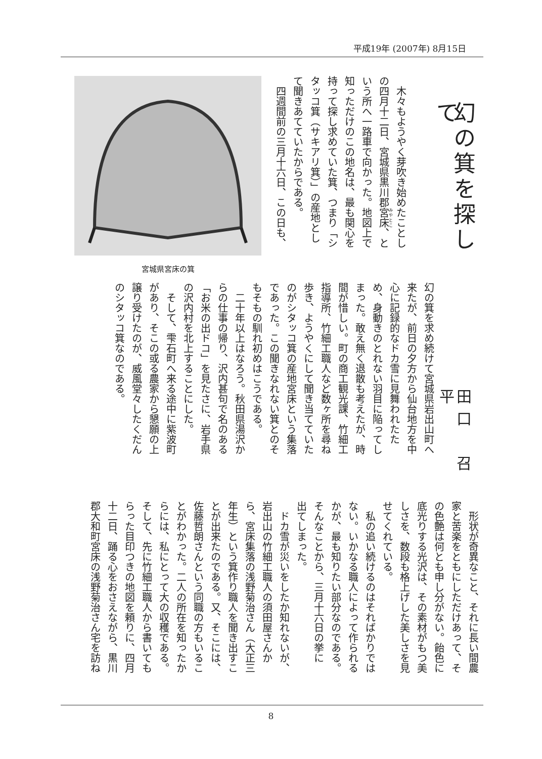平成19年 (2007年) 8月15日
幻の箕を探して
　木々もようやく芽吹き始めたことし
の四月十二日、宮城県黒川郡宮床、と
いう所へ一路車で向かった。地図上で
知っただけのこの地名は、最も関心を
持って探し求めていた箕、つまり「シ
タッコ箕（サキアリ箕）」の産地とし
て聞きあてていたからである。
　四週間前の三月十六日、この日も、
宮城県宮床の箕
田口　召平
幻の箕を求め続けて宮城県岩出山町へ
来たが、前日の夕方から仙台地方を中
心に記録的なドカ雪に見舞われたた
め、身動きのとれない羽目に陥ってし
まった。敢え無く退散も考えたが、時
間が惜しい。町の商工観光課、竹細工
指導所、竹細工職人など数ヶ所を尋ね
歩き、ようやくにして聞き当てていた
のがシタッコ箕の産地宮床という集落
であった。この聞きなれない箕とのそ
もそもの馴れ初めはこうである。
　二十年以上はなろう。秋田県湯沢か
らの仕事の帰り、沢内甚句で名のある
「お米の出ドコ」を見たさに、岩手県
の沢内村を北上することにした。
　そして、雫石町へ来る途中に紫波町
があり、そこの或る農家から懇願の上
譲り受けたのが、威風堂々したくだん
のシタッコ箕なのである。
　形状が奇異なこと、それに長い間農
家と苦楽をともにしただけあって、そ
の色艶は何とも申し分がない。飴色に
底光りする光沢は、その素材がもつ美
しさを、数段も格上げした美しさを見
せてくれている。
　私の追い続けるのはそればかりでは
ない。いかなる職人によって作られる
かが、最も知りたい部分なのである。
そんなことから、三月十六日の挙に
出てしまった。
　ドカ雪が災いをしたか知れないが、
岩出山の竹細工職人の須田屋さんか
ら、宮床集落の浅野菊治さん（大正三
年生）という箕作り職人を聞き出すこ
とが出来たのである。又、そこには、
佐藤哲朗さんという同職の方もいるこ
とがわかった。二人の所在を知ったか
らには、私にとって大の収穫である。
そして、先に竹細工職人から書いても
らった目印つきの地図を頼りに、四月
十二日、踊る心をおさえながら、黒川
郡大和町宮床の浅野菊治さん宅を訪ね
8